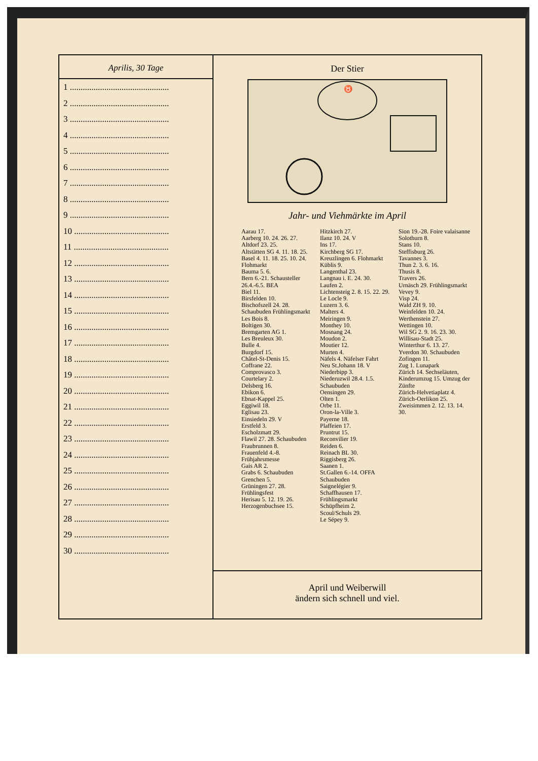Aprilis, 30 Tage
1 ..............................................
2 ..............................................
3 ..............................................
4 ..............................................
5 ..............................................
6 ..............................................
7 ..............................................
8 ..............................................
9 ..............................................
10 ............................................
11 ............................................
12 ............................................
13 ............................................
14 ............................................
15 ............................................
16 ............................................
17 ............................................
18 ............................................
19 ............................................
20 ............................................
21 ............................................
22 ............................................
23 ............................................
24 ............................................
25 ............................................
26 ............................................
27 ............................................
28 ............................................
29 ............................................
30 ............................................
Der Stier
♉
Jahr- und Viehmärkte im April
Aarau 17.
Aarberg 10. 24. 26. 27.
Altdorf 23. 25.
Altstätten SG 4. 11. 18. 25.
Basel 4. 11. 18. 25. 10. 24. Flohmarkt
Bauma 5. 6.
Bern 6.-21. Schausteller 26.4.-6.5. BEA
Biel 11.
Birsfelden 10.
Bischofszell 24. 28. Schaubuden Frühlingsmarkt
Les Bois 8.
Boltigen 30.
Bremgarten AG 1.
Les Breuleux 30.
Bulle 4.
Burgdorf 15.
Châtel-St-Denis 15.
Coffrane 22.
Comprovasco 3.
Courtelary 2.
Delsberg 16.
Ebikon 6.
Ebnat-Kappel 25.
Eggiwil 18.
Eglisau 23.
Einsiedeln 29. V
Erstfeld 3.
Escholzmatt 29.
Flawil 27. 28. Schaubuden
Fraubrunnen 8.
Frauenfeld 4.-8. Frühjahrsmesse
Gais AR 2.
Grabs 6. Schaubuden
Grenchen 5.
Grüningen 27. 28. Frühlingsfest
Herisau 5. 12. 19. 26.
Herzogenbuchsee 15.
Hitzkirch 27.
Ilanz 10. 24. V
Ins 17.
Kirchberg SG 17.
Kreuzlingen 6. Flohmarkt
Küblis 9.
Langenthal 23.
Langnau i. E. 24. 30.
Laufen 2.
Lichtensteig 2. 8. 15. 22. 29.
Le Locle 9.
Luzern 3. 6.
Malters 4.
Meiringen 9.
Monthey 10.
Mosnang 24.
Moudon 2.
Moutier 12.
Murten 4.
Näfels 4. Näfelser Fahrt
Neu St.Johann 18. V
Niederbipp 3.
Niederuzwil 28.4. 1.5. Schaubuden
Oensingen 29.
Olten 1.
Orbe 11.
Oron-la-Ville 3.
Payerne 18.
Plaffeien 17.
Pruntrut 15.
Reconvilier 19.
Reiden 6.
Reinach BL 30.
Riggisberg 26.
Saanen 1.
St.Gallen 6.-14. OFFA Schaubuden
Saignelégier 9.
Schaffhausen 17. Frühlingsmarkt
Schüpfheim 2.
Scoul/Schuls 29.
Le Sépey 9.
Sion 19.-28. Foire valaisanne
Solothurn 8.
Stans 10.
Steffisburg 26.
Tavannes 3.
Thun 2. 3. 6. 16.
Thusis 8.
Travers 26.
Urnäsch 29. Frühlingsmarkt
Vevey 9.
Visp 24.
Wald ZH 9. 10.
Weinfelden 10. 24.
Werthenstein 27.
Wettingen 10.
Wil SG 2. 9. 16. 23. 30.
Willisau-Stadt 25.
Winterthur 6. 13. 27.
Yverdon 30. Schaubuden
Zofingen 11.
Zug 1. Lunapark
Zürich 14. Sechseläuten, Kinderumzug 15. Umzug der Zünfte
Zürich-Helvetiaplatz 4.
Zürich-Oerlikon 25.
Zweisimmen 2. 12. 13. 14. 30.
April und Weiberwill
ändern sich schnell und viel.